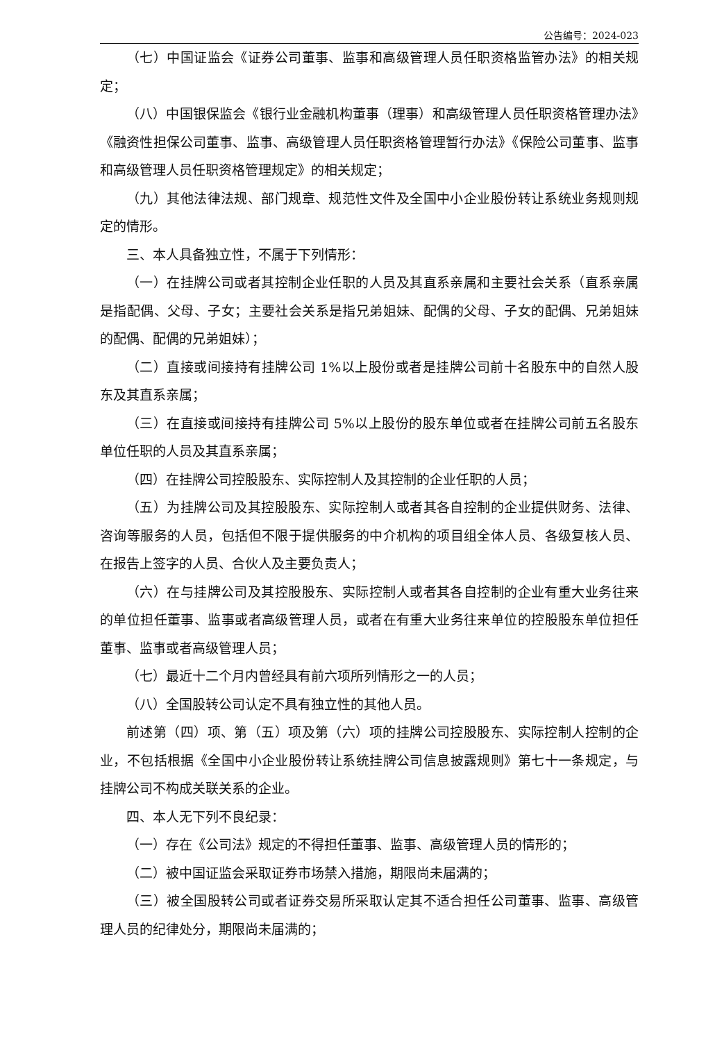公告编号：2024-023
（七）中国证监会《证券公司董事、监事和高级管理人员任职资格监管办法》的相关规定；
（八）中国银保监会《银行业金融机构董事（理事）和高级管理人员任职资格管理办法》《融资性担保公司董事、监事、高级管理人员任职资格管理暂行办法》《保险公司董事、监事和高级管理人员任职资格管理规定》的相关规定；
（九）其他法律法规、部门规章、规范性文件及全国中小企业股份转让系统业务规则规定的情形。
三、本人具备独立性，不属于下列情形：
（一）在挂牌公司或者其控制企业任职的人员及其直系亲属和主要社会关系（直系亲属是指配偶、父母、子女；主要社会关系是指兄弟姐妹、配偶的父母、子女的配偶、兄弟姐妹的配偶、配偶的兄弟姐妹）；
（二）直接或间接持有挂牌公司 1%以上股份或者是挂牌公司前十名股东中的自然人股东及其直系亲属；
（三）在直接或间接持有挂牌公司 5%以上股份的股东单位或者在挂牌公司前五名股东单位任职的人员及其直系亲属；
（四）在挂牌公司控股股东、实际控制人及其控制的企业任职的人员；
（五）为挂牌公司及其控股股东、实际控制人或者其各自控制的企业提供财务、法律、咨询等服务的人员，包括但不限于提供服务的中介机构的项目组全体人员、各级复核人员、在报告上签字的人员、合伙人及主要负责人；
（六）在与挂牌公司及其控股股东、实际控制人或者其各自控制的企业有重大业务往来的单位担任董事、监事或者高级管理人员，或者在有重大业务往来单位的控股股东单位担任董事、监事或者高级管理人员；
（七）最近十二个月内曾经具有前六项所列情形之一的人员；
（八）全国股转公司认定不具有独立性的其他人员。
前述第（四）项、第（五）项及第（六）项的挂牌公司控股股东、实际控制人控制的企业，不包括根据《全国中小企业股份转让系统挂牌公司信息披露规则》第七十一条规定，与挂牌公司不构成关联关系的企业。
四、本人无下列不良纪录：
（一）存在《公司法》规定的不得担任董事、监事、高级管理人员的情形的；
（二）被中国证监会采取证券市场禁入措施，期限尚未届满的；
（三）被全国股转公司或者证券交易所采取认定其不适合担任公司董事、监事、高级管理人员的纪律处分，期限尚未届满的；